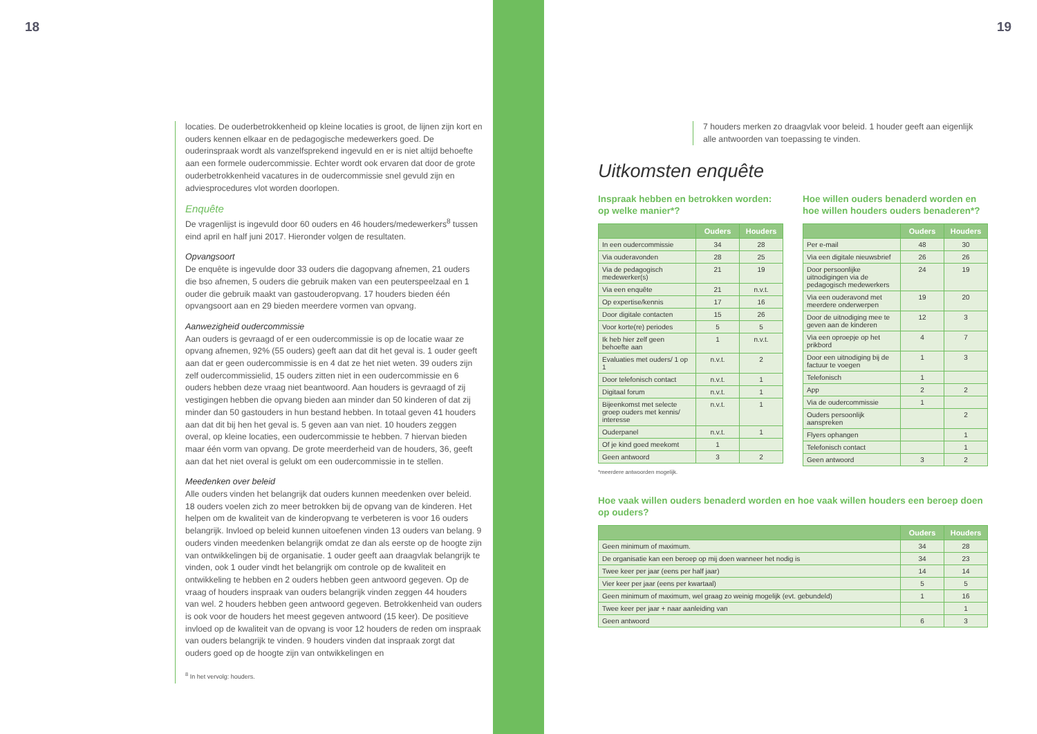18 19
locaties. De ouderbetrokkenheid op kleine locaties is groot, de lijnen zijn kort en ouders kennen elkaar en de pedagogische medewerkers goed. De ouderinspraak wordt als vanzelfsprekend ingevuld en er is niet altijd behoefte aan een formele oudercommissie. Echter wordt ook ervaren dat door de grote ouderbetrokkenheid vacatures in de oudercommissie snel gevuld zijn en adviesprocedures vlot worden doorlopen.
Enquête
De vragenlijst is ingevuld door 60 ouders en 46 houders/medewerkers<sup>8</sup> tussen eind april en half juni 2017. Hieronder volgen de resultaten.
Opvangsoort
De enquête is ingevulde door 33 ouders die dagopvang afnemen, 21 ouders die bso afnemen, 5 ouders die gebruik maken van een peuterspeelzaal en 1 ouder die gebruik maakt van gastouderopvang. 17 houders bieden één opvangsoort aan en 29 bieden meerdere vormen van opvang.
Aanwezigheid oudercommissie
Aan ouders is gevraagd of er een oudercommissie is op de locatie waar ze opvang afnemen, 92% (55 ouders) geeft aan dat dit het geval is. 1 ouder geeft aan dat er geen oudercommissie is en 4 dat ze het niet weten. 39 ouders zijn zelf oudercommissielid, 15 ouders zitten niet in een oudercommissie en 6 ouders hebben deze vraag niet beantwoord. Aan houders is gevraagd of zij vestigingen hebben die opvang bieden aan minder dan 50 kinderen of dat zij minder dan 50 gastouders in hun bestand hebben. In totaal geven 41 houders aan dat dit bij hen het geval is. 5 geven aan van niet. 10 houders zeggen overal, op kleine locaties, een oudercommissie te hebben. 7 hiervan bieden maar één vorm van opvang. De grote meerderheid van de houders, 36, geeft aan dat het niet overal is gelukt om een oudercommissie in te stellen.
Meedenken over beleid
Alle ouders vinden het belangrijk dat ouders kunnen meedenken over beleid. 18 ouders voelen zich zo meer betrokken bij de opvang van de kinderen. Het helpen om de kwaliteit van de kinderopvang te verbeteren is voor 16 ouders belangrijk. Invloed op beleid kunnen uitoefenen vinden 13 ouders van belang. 9 ouders vinden meedenken belangrijk omdat ze dan als eerste op de hoogte zijn van ontwikkelingen bij de organisatie. 1 ouder geeft aan draagvlak belangrijk te vinden, ook 1 ouder vindt het belangrijk om controle op de kwaliteit en ontwikkeling te hebben en 2 ouders hebben geen antwoord gegeven. Op de vraag of houders inspraak van ouders belangrijk vinden zeggen 44 houders van wel. 2 houders hebben geen antwoord gegeven. Betrokkenheid van ouders is ook voor de houders het meest gegeven antwoord (15 keer). De positieve invloed op de kwaliteit van de opvang is voor 12 houders de reden om inspraak van ouders belangrijk te vinden. 9 houders vinden dat inspraak zorgt dat ouders goed op de hoogte zijn van ontwikkelingen en
<sup>8</sup> In het vervolg: houders.
7 houders merken zo draagvlak voor beleid. 1 houder geeft aan eigenlijk alle antwoorden van toepassing te vinden.
Uitkomsten enquête
Inspraak hebben en betrokken worden: op welke manier*?
| | Ouders | Houders |
| --- | --- | --- |
| In een oudercommissie | 34 | 28 |
| Via ouderavonden | 28 | 25 |
| Via de pedagogisch medewerker(s) | 21 | 19 |
| Via een enquête | 21 | n.v.t. |
| Op expertise/kennis | 17 | 16 |
| Door digitale contacten | 15 | 26 |
| Voor korte(re) periodes | 5 | 5 |
| Ik heb hier zelf geen behoefte aan | 1 | n.v.t. |
| Evaluaties met ouders/ 1 op 1 | n.v.t. | 2 |
| Door telefonisch contact | n.v.t. | 1 |
| Digitaal forum | n.v.t. | 1 |
| Bijeenkomst met selecte groep ouders met kennis/ interesse | n.v.t. | 1 |
| Ouderpanel | n.v.t. | 1 |
| Of je kind goed meekomt | 1 | |
| Geen antwoord | 3 | 2 |
*meerdere antwoorden mogelijk.
Hoe willen ouders benaderd worden en hoe willen houders ouders benaderen*?
| | Ouders | Houders |
| --- | --- | --- |
| Per e-mail | 48 | 30 |
| Via een digitale nieuwsbrief | 26 | 26 |
| Door persoonlijke uitnodigingen via de pedagogisch medewerkers | 24 | 19 |
| Via een ouderavond met meerdere onderwerpen | 19 | 20 |
| Door de uitnodiging mee te geven aan de kinderen | 12 | 3 |
| Via een oproepje op het prikbord | 4 | 7 |
| Door een uitnodiging bij de factuur te voegen | 1 | 3 |
| Telefonisch | 1 | |
| App | 2 | 2 |
| Via de oudercommissie | 1 | |
| Ouders persoonlijk aanspreken | | 2 |
| Flyers ophangen | | 1 |
| Telefonisch contact | | 1 |
| Geen antwoord | 3 | 2 |
Hoe vaak willen ouders benaderd worden en hoe vaak willen houders een beroep doen op ouders?
| | Ouders | Houders |
| --- | --- | --- |
| Geen minimum of maximum. | 34 | 28 |
| De organisatie kan een beroep op mij doen wanneer het nodig is | 34 | 23 |
| Twee keer per jaar (eens per half jaar) | 14 | 14 |
| Vier keer per jaar (eens per kwartaal) | 5 | 5 |
| Geen minimum of maximum, wel graag zo weinig mogelijk (evt. gebundeld) | 1 | 16 |
| Twee keer per jaar + naar aanleiding van | | 1 |
| Geen antwoord | 6 | 3 |